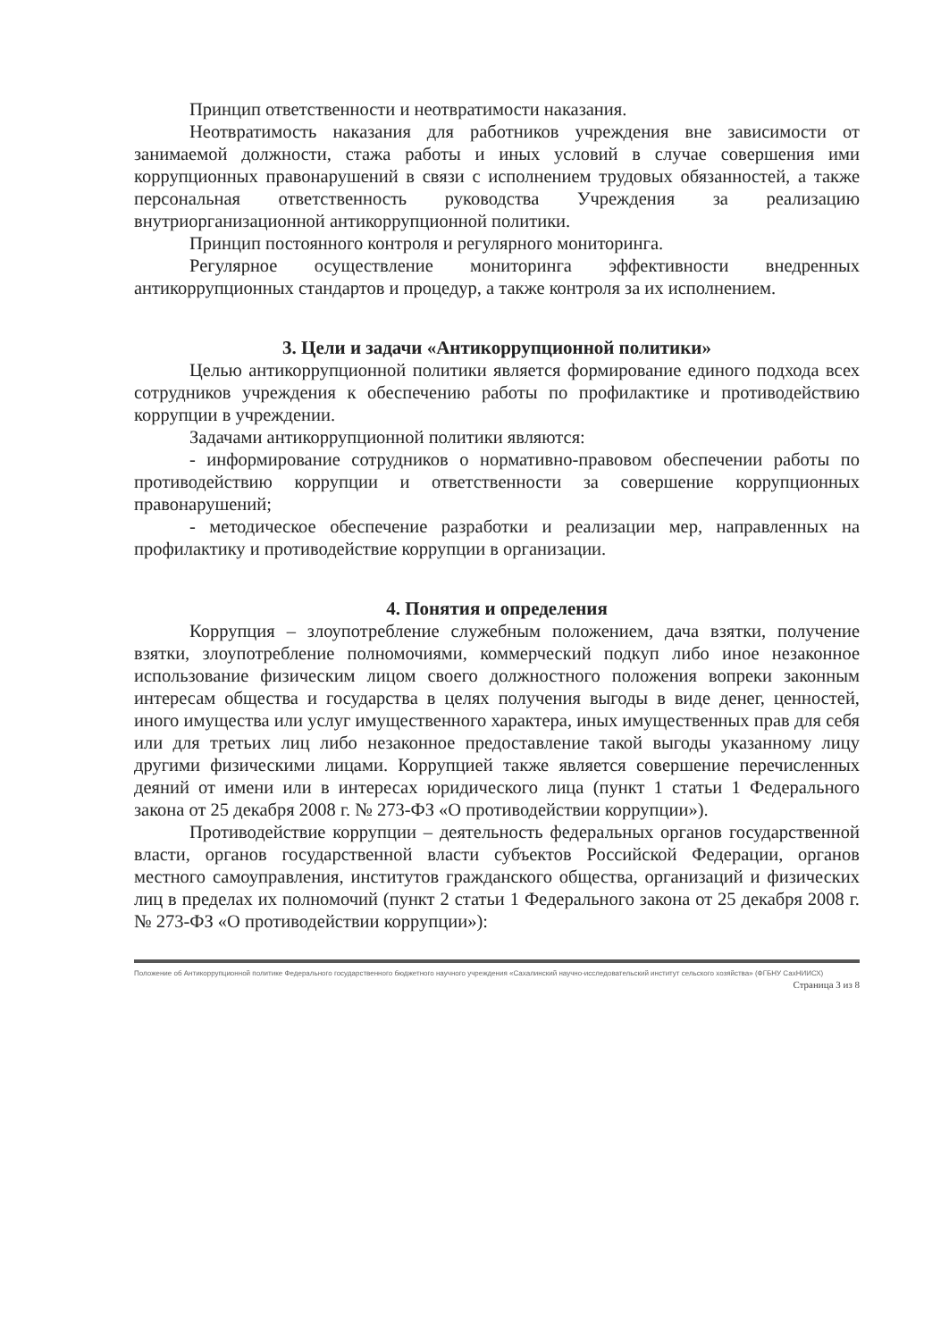Принцип ответственности и неотвратимости наказания.
Неотвратимость наказания для работников учреждения вне зависимости от занимаемой должности, стажа работы и иных условий в случае совершения ими коррупционных правонарушений в связи с исполнением трудовых обязанностей, а также персональная ответственность руководства Учреждения за реализацию внутриорганизационной антикоррупционной политики.
Принцип постоянного контроля и регулярного мониторинга.
Регулярное осуществление мониторинга эффективности внедренных антикоррупционных стандартов и процедур, а также контроля за их исполнением.
3. Цели и задачи «Антикоррупционной политики»
Целью антикоррупционной политики является формирование единого подхода всех сотрудников учреждения к обеспечению работы по профилактике и противодействию коррупции в учреждении.
Задачами антикоррупционной политики являются:
- информирование сотрудников о нормативно-правовом обеспечении работы по противодействию коррупции и ответственности за совершение коррупционных правонарушений;
- методическое обеспечение разработки и реализации мер, направленных на профилактику и противодействие коррупции в организации.
4. Понятия и определения
Коррупция – злоупотребление служебным положением, дача взятки, получение взятки, злоупотребление полномочиями, коммерческий подкуп либо иное незаконное использование физическим лицом своего должностного положения вопреки законным интересам общества и государства в целях получения выгоды в виде денег, ценностей, иного имущества или услуг имущественного характера, иных имущественных прав для себя или для третьих лиц либо незаконное предоставление такой выгоды указанному лицу другими физическими лицами. Коррупцией также является совершение перечисленных деяний от имени или в интересах юридического лица (пункт 1 статьи 1 Федерального закона от 25 декабря 2008 г. № 273-ФЗ «О противодействии коррупции»).
Противодействие коррупции – деятельность федеральных органов государственной власти, органов государственной власти субъектов Российской Федерации, органов местного самоуправления, институтов гражданского общества, организаций и физических лиц в пределах их полномочий (пункт 2 статьи 1 Федерального закона от 25 декабря 2008 г. № 273-ФЗ «О противодействии коррупции»):
Положение об Антикоррупционной политике Федерального государственного бюджетного научного учреждения «Сахалинский научно-исследовательский институт сельского хозяйства» (ФГБНУ СахНИИСХ)
Страница 3 из 8